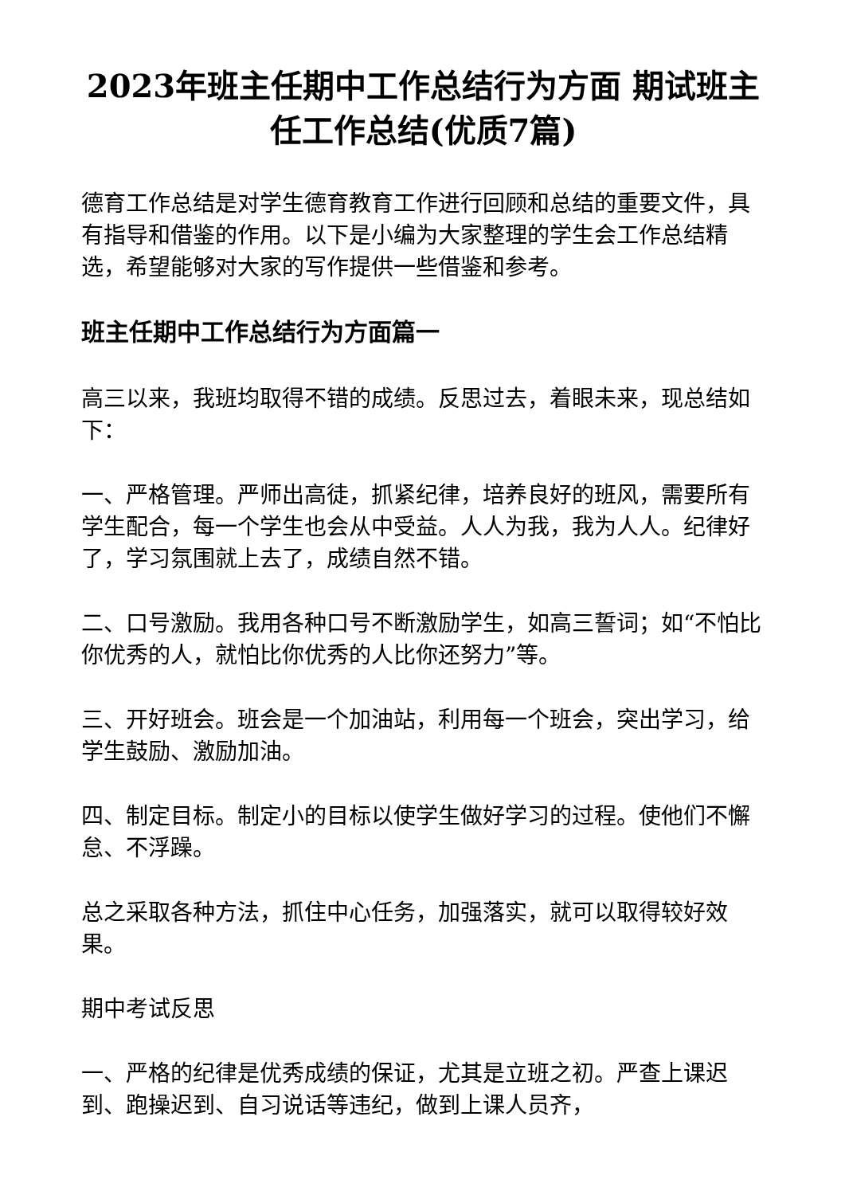2023年班主任期中工作总结行为方面 期试班主任工作总结(优质7篇)
德育工作总结是对学生德育教育工作进行回顾和总结的重要文件，具有指导和借鉴的作用。以下是小编为大家整理的学生会工作总结精选，希望能够对大家的写作提供一些借鉴和参考。
班主任期中工作总结行为方面篇一
高三以来，我班均取得不错的成绩。反思过去，着眼未来，现总结如下：
一、严格管理。严师出高徒，抓紧纪律，培养良好的班风，需要所有学生配合，每一个学生也会从中受益。人人为我，我为人人。纪律好了，学习氛围就上去了，成绩自然不错。
二、口号激励。我用各种口号不断激励学生，如高三誓词；如“不怕比你优秀的人，就怕比你优秀的人比你还努力”等。
三、开好班会。班会是一个加油站，利用每一个班会，突出学习，给学生鼓励、激励加油。
四、制定目标。制定小的目标以使学生做好学习的过程。使他们不懈怠、不浮躁。
总之采取各种方法，抓住中心任务，加强落实，就可以取得较好效果。
期中考试反思
一、严格的纪律是优秀成绩的保证，尤其是立班之初。严查上课迟到、跑操迟到、自习说话等违纪，做到上课人员齐，